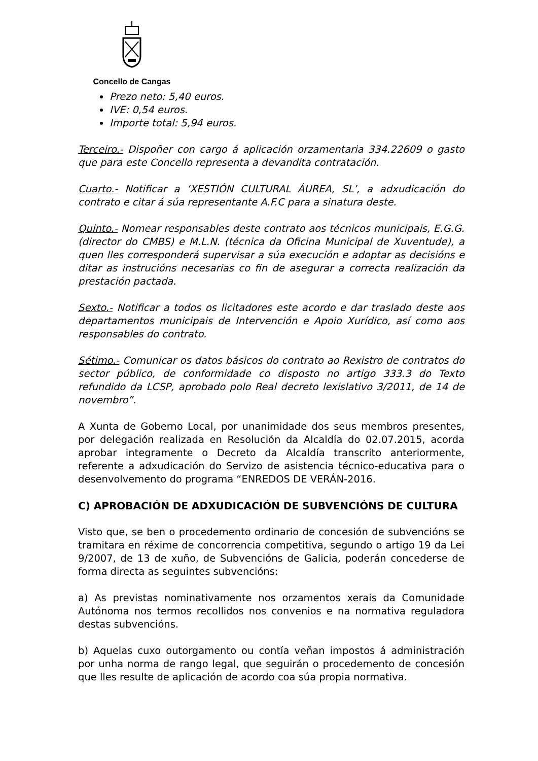Concello de Cangas
Prezo neto: 5,40 euros.
IVE: 0,54 euros.
Importe total: 5,94 euros.
Terceiro.- Dispoñer con cargo á aplicación orzamentaria 334.22609 o gasto que para este Concello representa a devandita contratación.
Cuarto.- Notificar a ‘XESTIÓN CULTURAL ÁUREA, SL’, a adxudicación do contrato e citar á súa representante A.F.C para a sinatura deste.
Quinto.- Nomear responsables deste contrato aos técnicos municipais, E.G.G. (director do CMBS) e M.L.N. (técnica da Oficina Municipal de Xuventude), a quen lles corresponderá supervisar a súa execución e adoptar as decisións e ditar as instrucións necesarias co fin de asegurar a correcta realización da prestación pactada.
Sexto.- Notificar a todos os licitadores este acordo e dar traslado deste aos departamentos municipais de Intervención e Apoio Xurídico, así como aos responsables do contrato.
Sétimo.- Comunicar os datos básicos do contrato ao Rexistro de contratos do sector público, de conformidade co disposto no artigo 333.3 do Texto refundido da LCSP, aprobado polo Real decreto lexislativo 3/2011, de 14 de novembro”.
A Xunta de Goberno Local, por unanimidade dos seus membros presentes, por delegación realizada en Resolución da Alcaldía do 02.07.2015, acorda aprobar integramente o Decreto da Alcaldía transcrito anteriormente, referente a adxudicación do Servizo de asistencia técnico-educativa para o desenvolvemento do programa “ENREDOS DE VERÁN-2016.
C) APROBACIÓN DE ADXUDICACIÓN DE SUBVENCIÓNS DE CULTURA
Visto que, se ben o procedemento ordinario de concesión de subvencións se tramitara en réxime de concorrencia competitiva, segundo o artigo 19 da Lei 9/2007, de 13 de xuño, de Subvencións de Galicia, poderán concederse de forma directa as seguintes subvencións:
a) As previstas nominativamente nos orzamentos xerais da Comunidade Autónoma nos termos recollidos nos convenios e na normativa reguladora destas subvencións.
b) Aquelas cuxo outorgamento ou contía veñan impostos á administración por unha norma de rango legal, que seguirán o procedemento de concesión que lles resulte de aplicación de acordo coa súa propia normativa.